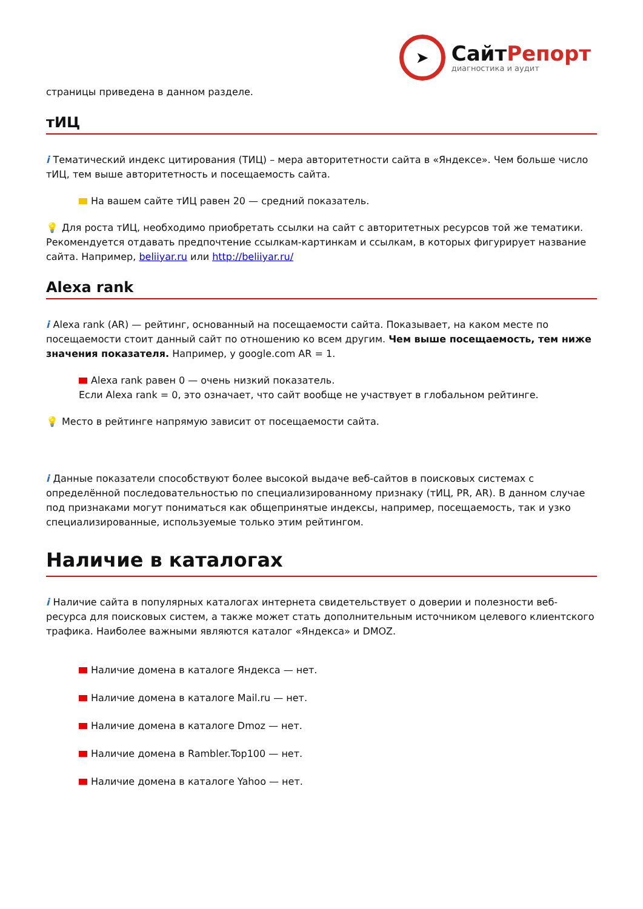➤
СайтРепорт
диагностика и аудит
страницы приведена в данном разделе.
тИЦ
i Тематический индекс цитирования (ТИЦ) – мера авторитетности сайта в «Яндексе». Чем больше число тИЦ, тем выше авторитетность и посещаемость сайта.
На вашем сайте тИЦ равен 20 — средний показатель.
💡 Для роста тИЦ, необходимо приобретать ссылки на сайт с авторитетных ресурсов той же тематики. Рекомендуется отдавать предпочтение ссылкам-картинкам и ссылкам, в которых фигурирует название сайта. Например, beliiyar.ru или http://beliiyar.ru/
Alexa rank
i Alexa rank (AR) — рейтинг, основанный на посещаемости сайта. Показывает, на каком месте по посещаемости стоит данный сайт по отношению ко всем другим. Чем выше посещаемость, тем ниже значения показателя. Например, у google.com AR = 1.
Alexa rank равен 0 — очень низкий показатель.
Если Alexa rank = 0, это означает, что сайт вообще не участвует в глобальном рейтинге.
💡 Место в рейтинге напрямую зависит от посещаемости сайта.
i Данные показатели способствуют более высокой выдаче веб-сайтов в поисковых системах с определённой последовательностью по специализированному признаку (тИЦ, PR, AR). В данном случае под признаками могут пониматься как общепринятые индексы, например, посещаемость, так и узко специализированные, используемые только этим рейтингом.
Наличие в каталогах
i Наличие сайта в популярных каталогах интернета свидетельствует о доверии и полезности веб-ресурса для поисковых систем, а также может стать дополнительным источником целевого клиентского трафика. Наиболее важными являются каталог «Яндекса» и DMOZ.
Наличие домена в каталоге Яндекса — нет.
Наличие домена в каталоге Mail.ru — нет.
Наличие домена в каталоге Dmoz — нет.
Наличие домена в Rambler.Top100 — нет.
Наличие домена в каталоге Yahoo — нет.